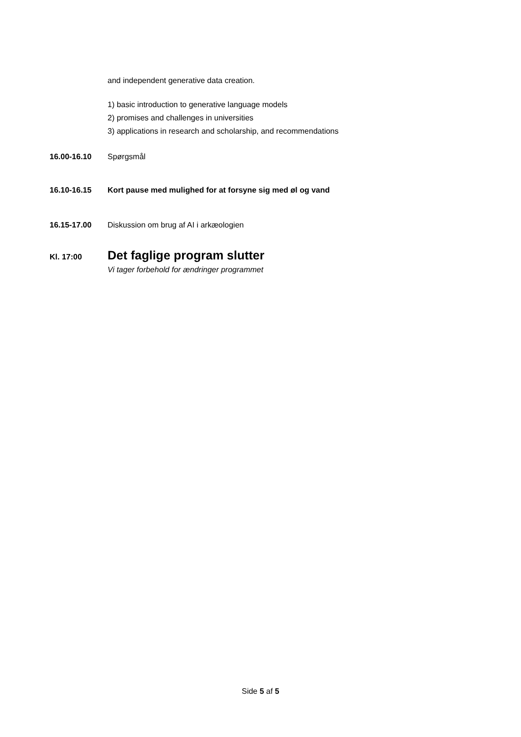and independent generative data creation.
1) basic introduction to generative language models
2) promises and challenges in universities
3) applications in research and scholarship, and recommendations
16.00-16.10 Spørgsmål
16.10-16.15 Kort pause med mulighed for at forsyne sig med øl og vand
16.15-17.00 Diskussion om brug af AI i arkæologien
Kl. 17:00
Det faglige program slutter
Vi tager forbehold for ændringer programmet
Side 5 af 5